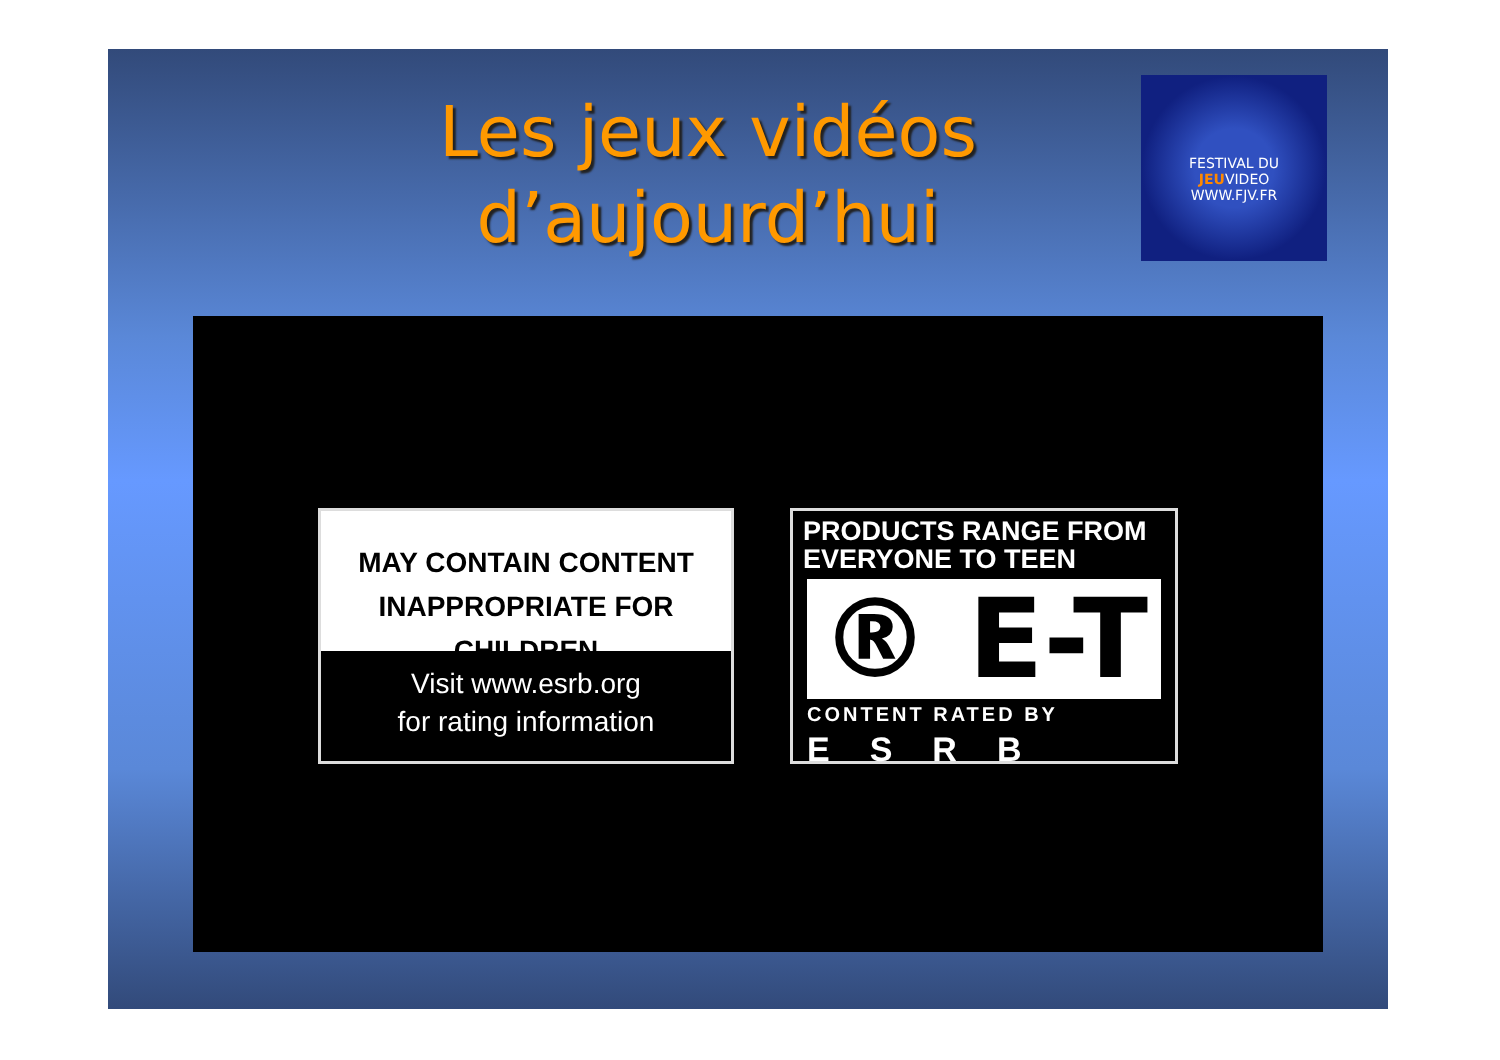Les jeux vidéos d’aujourd’hui
FESTIVAL DU
JEUVIDEO
WWW.FJV.FR
MAY CONTAIN CONTENT
INAPPROPRIATE FOR CHILDREN
Visit www.esrb.org
for rating information
PRODUCTS RANGE FROM
EVERYONE TO TEEN
® E-T
CONTENT RATED BY
ESRB